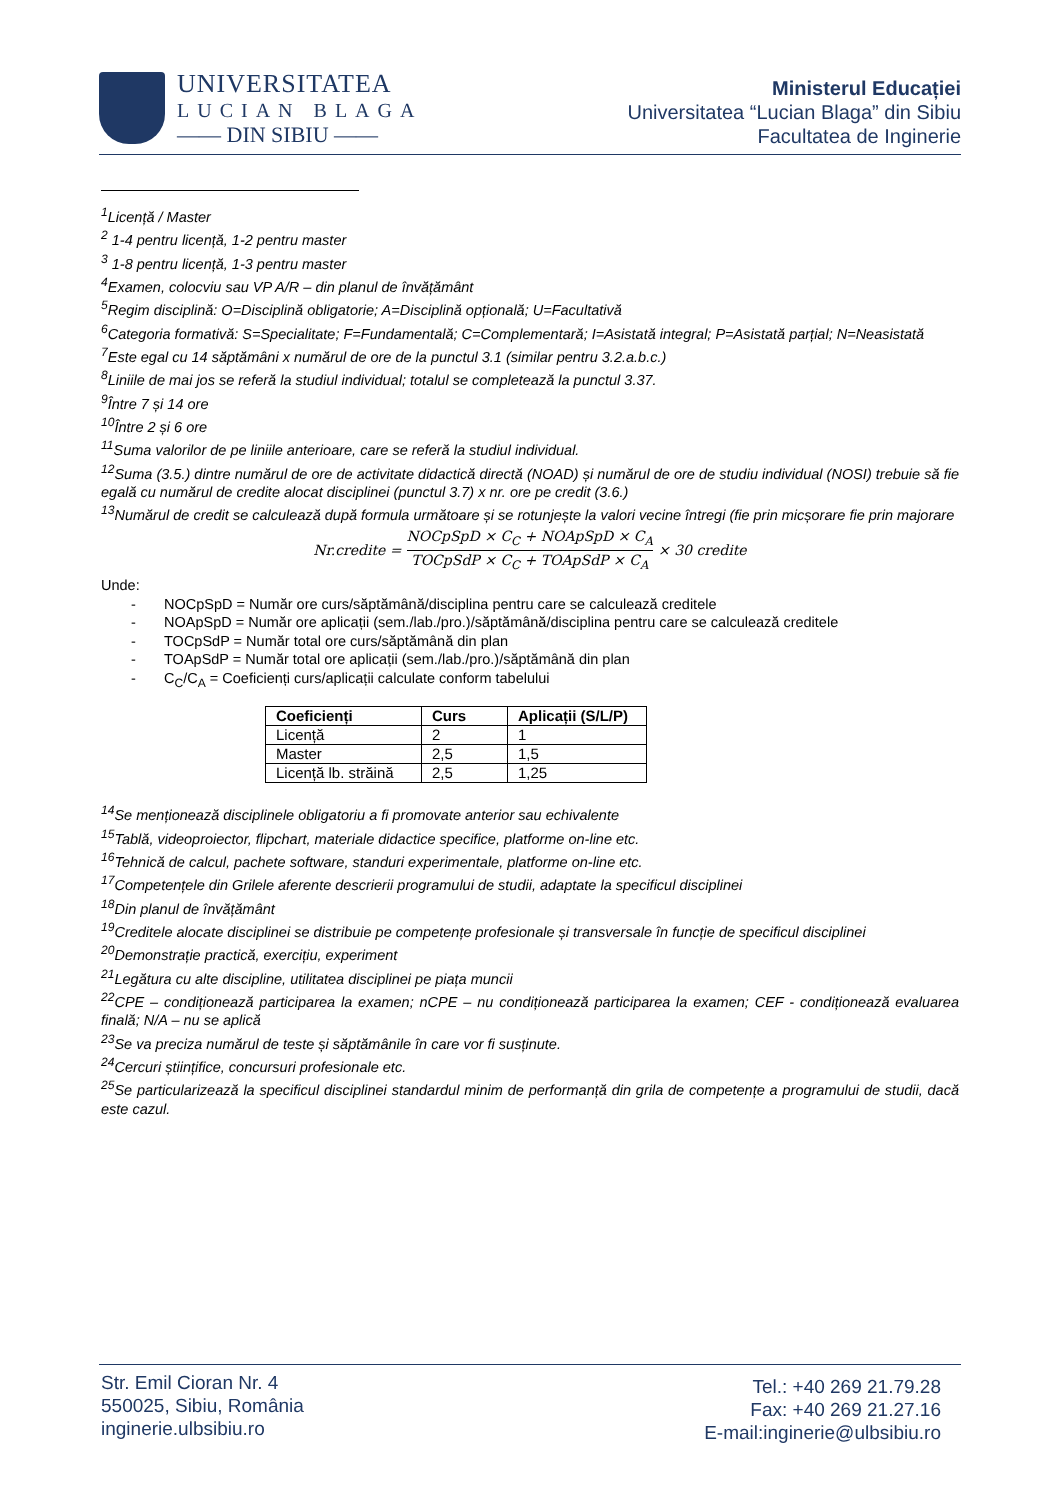UNIVERSITATEA
LUCIAN BLAGA
—— DIN SIBIU ——
Ministerul Educației
Universitatea “Lucian Blaga” din Sibiu
Facultatea de Inginerie
<sup>1</sup> Licență / Master
<sup>2</sup> 1-4 pentru licență, 1-2 pentru master
<sup>3</sup> 1-8 pentru licență, 1-3 pentru master
<sup>4</sup> Examen, colocviu sau VP A/R – din planul de învățământ
<sup>5</sup> Regim disciplină: O=Disciplină obligatorie; A=Disciplină opțională; U=Facultativă
<sup>6</sup> Categoria formativă: S=Specialitate; F=Fundamentală; C=Complementară; I=Asistată integral; P=Asistată parțial; N=Neasistată
<sup>7</sup> Este egal cu 14 săptămâni x numărul de ore de la punctul 3.1 (similar pentru 3.2.a.b.c.)
<sup>8</sup> Liniile de mai jos se referă la studiul individual; totalul se completează la punctul 3.37.
<sup>9</sup> Între 7 și 14 ore
<sup>10</sup> Între 2 și 6 ore
<sup>11</sup> Suma valorilor de pe liniile anterioare, care se referă la studiul individual.
<sup>12</sup> Suma (3.5.) dintre numărul de ore de activitate didactică directă (NOAD) și numărul de ore de studiu individual (NOSI) trebuie să fie egală cu numărul de credite alocat disciplinei (punctul 3.7) x nr. ore pe credit (3.6.)
<sup>13</sup> Numărul de credit se calculează după formula următoare și se rotunjește la valori vecine întregi (fie prin micșorare fie prin majorare
Nr.credite = NOCpSpD × C<sub>C</sub> + NOApSpD × C<sub>A</sub> TOCpSdP × C<sub>C</sub> + TOApSdP × C<sub>A</sub> × 30 credite
Unde:
- NOCpSpD = Număr ore curs/săptămână/disciplina pentru care se calculează creditele
- NOApSpD = Număr ore aplicații (sem./lab./pro.)/săptămână/disciplina pentru care se calculează creditele
- TOCpSdP = Număr total ore curs/săptămână din plan
- TOApSdP = Număr total ore aplicații (sem./lab./pro.)/săptămână din plan
- C<sub>C</sub>/C<sub>A</sub> = Coeficienți curs/aplicații calculate conform tabelului
| Coeficienți | Curs | Aplicații (S/L/P) |
| --- | --- | --- |
| Licență | 2 | 1 |
| Master | 2,5 | 1,5 |
| Licență lb. străină | 2,5 | 1,25 |
<sup>14</sup> Se menționează disciplinele obligatoriu a fi promovate anterior sau echivalente
<sup>15</sup> Tablă, videoproiector, flipchart, materiale didactice specifice, platforme on-line etc.
<sup>16</sup> Tehnică de calcul, pachete software, standuri experimentale, platforme on-line etc.
<sup>17</sup> Competențele din Grilele aferente descrierii programului de studii, adaptate la specificul disciplinei
<sup>18</sup> Din planul de învățământ
<sup>19</sup> Creditele alocate disciplinei se distribuie pe competențe profesionale și transversale în funcție de specificul disciplinei
<sup>20</sup> Demonstrație practică, exercițiu, experiment
<sup>21</sup> Legătura cu alte discipline, utilitatea disciplinei pe piața muncii
<sup>22</sup>CPE – condiționează participarea la examen; nCPE – nu condiționează participarea la examen; CEF - condiționează evaluarea finală; N/A – nu se aplică
<sup>23</sup> Se va preciza numărul de teste și săptămânile în care vor fi susținute.
<sup>24</sup> Cercuri științifice, concursuri profesionale etc.
<sup>25</sup> Se particularizează la specificul disciplinei standardul minim de performanță din grila de competențe a programului de studii, dacă este cazul.
Str. Emil Cioran Nr. 4
550025, Sibiu, România
inginerie.ulbsibiu.ro
Tel.: +40 269 21.79.28
Fax: +40 269 21.27.16
E-mail:inginerie@ulbsibiu.ro